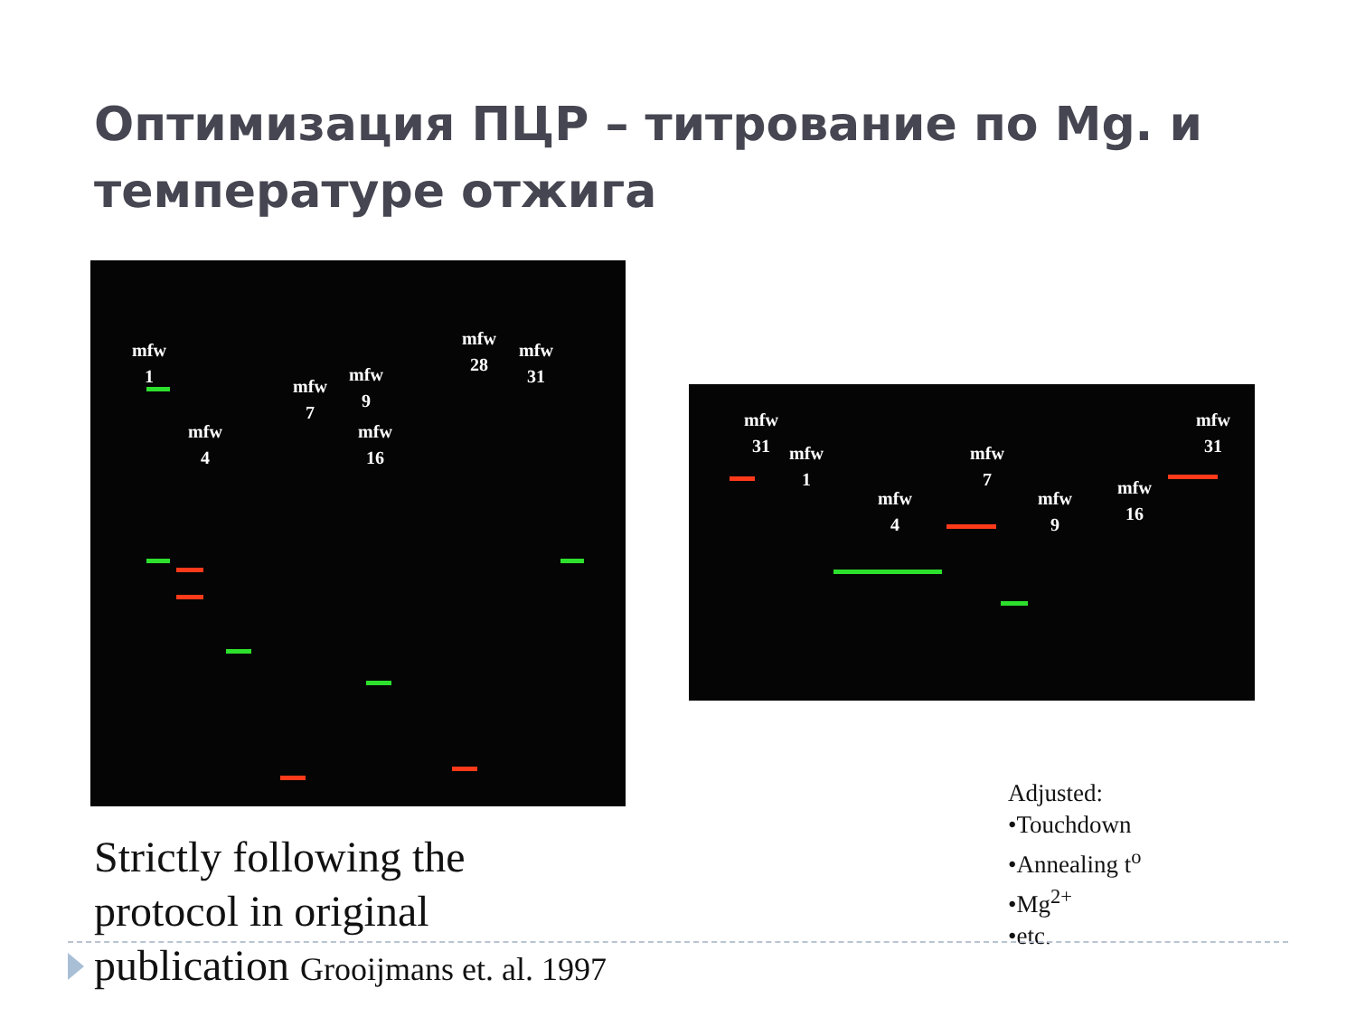Оптимизация ПЦР – титрование по Mg. и температуре отжига
mfw
1
mfw
4
mfw
7
mfw
9
mfw
16
mfw
28
mfw
31
mfw
31
mfw
1
mfw
4
mfw
7
mfw
9
mfw
16
mfw
31
Adjusted:
•Touchdown
•Annealing t<sup>o</sup>
•Mg<sup>2+</sup>
•etc.
Strictly following the
protocol in original
publication Grooijmans et. al. 1997